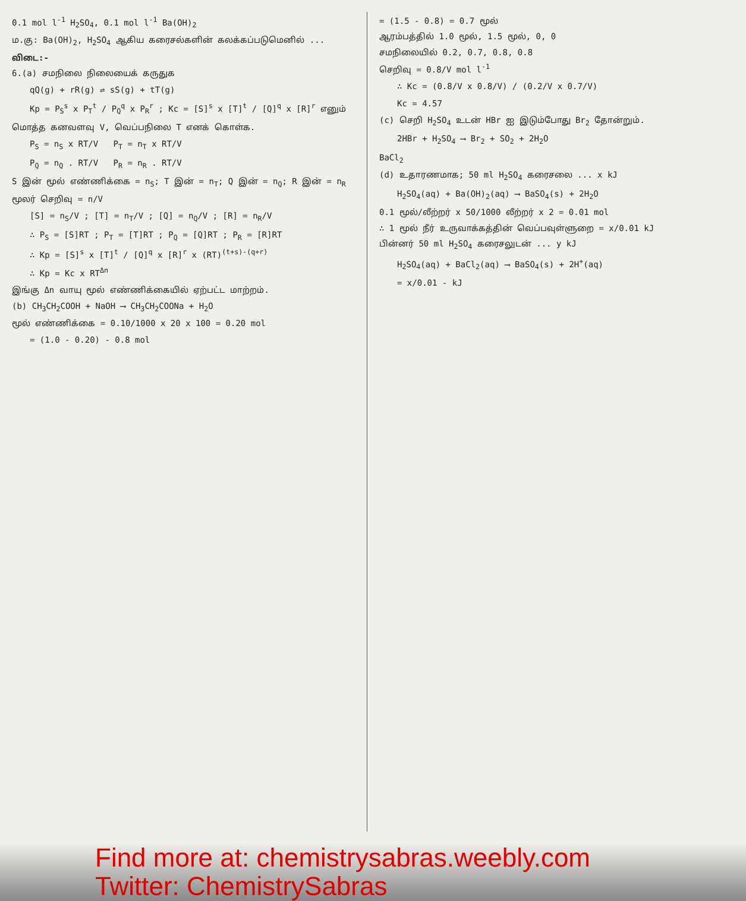0.1 mol l<sup>-1</sup> H<sub>2</sub>SO<sub>4</sub>, 0.1 mol l<sup>-1</sup> Ba(OH)<sub>2</sub>
ம.கு: Ba(OH)<sub>2</sub>, H<sub>2</sub>SO<sub>4</sub> ஆகிய கரைசல்களின் கலக்கப்படுமெனில் ...
விடை:-
6.(a) சமநிலை நிலையைக் கருதுக
qQ(g) + rR(g) ⇌ sS(g) + tT(g)
Kp = P<sub>S</sub><sup>s</sup> x P<sub>T</sub><sup>t</sup> / P<sub>Q</sub><sup>q</sup> x P<sub>R</sub><sup>r</sup> ; Kc = [S]<sup>s</sup> x [T]<sup>t</sup> / [Q]<sup>q</sup> x [R]<sup>r</sup> எனும்
மொத்த கனவளவு V, வெப்பநிலை T எனக் கொள்க.
P<sub>S</sub> = n<sub>S</sub> x RT/V P<sub>T</sub> = n<sub>T</sub> x RT/V
P<sub>Q</sub> = n<sub>Q</sub> . RT/V P<sub>R</sub> = n<sub>R</sub> . RT/V
S இன் மூல் எண்ணிக்கை = n<sub>S</sub>; T இன் = n<sub>T</sub>; Q இன் = n<sub>Q</sub>; R இன் = n<sub>R</sub>
மூலர் செறிவு = n/V
[S] = n<sub>S</sub>/V ; [T] = n<sub>T</sub>/V ; [Q] = n<sub>Q</sub>/V ; [R] = n<sub>R</sub>/V
∴ P<sub>S</sub> = [S]RT ; P<sub>T</sub> = [T]RT ; P<sub>Q</sub> = [Q]RT ; P<sub>R</sub> = [R]RT
∴ Kp = [S]<sup>s</sup> x [T]<sup>t</sup> / [Q]<sup>q</sup> x [R]<sup>r</sup> x (RT)<sup>(t+s)-(q+r)</sup>
∴ Kp = Kc x RT<sup>Δn</sup>
இங்கு Δn வாயு மூல் எண்ணிக்கையில் ஏற்பட்ட மாற்றம்.
(b) CH<sub>3</sub>CH<sub>2</sub>COOH + NaOH ⟶ CH<sub>3</sub>CH<sub>2</sub>COONa + H<sub>2</sub>O
மூல் எண்ணிக்கை = 0.10/1000 x 20 x 100 = 0.20 mol
= (1.0 - 0.20) - 0.8 mol
= (1.5 - 0.8) = 0.7 மூல்
ஆரம்பத்தில் 1.0 மூல், 1.5 மூல், 0, 0
சமநிலையில் 0.2, 0.7, 0.8, 0.8
செறிவு = 0.8/V mol l<sup>-1</sup>
∴ Kc = (0.8/V x 0.8/V) / (0.2/V x 0.7/V)
Kc = 4.57
(c) செறி H<sub>2</sub>SO<sub>4</sub> உடன் HBr ஐ இடும்போது Br<sub>2</sub> தோன்றும்.
2HBr + H<sub>2</sub>SO<sub>4</sub> ⟶ Br<sub>2</sub> + SO<sub>2</sub> + 2H<sub>2</sub>O
BaCl<sub>2</sub>
(d) உதாரணமாக; 50 ml H<sub>2</sub>SO<sub>4</sub> கரைசலை ... x kJ
H<sub>2</sub>SO<sub>4</sub>(aq) + Ba(OH)<sub>2</sub>(aq) ⟶ BaSO<sub>4</sub>(s) + 2H<sub>2</sub>O
0.1 மூல்/லீற்றர் x 50/1000 லீற்றர் x 2 = 0.01 mol
∴ 1 மூல் நீர் உருவாக்கத்தின் வெப்பவுள்ளுறை = x/0.01 kJ
பின்னர் 50 ml H<sub>2</sub>SO<sub>4</sub> கரைசலுடன் ... y kJ
H<sub>2</sub>SO<sub>4</sub>(aq) + BaCl<sub>2</sub>(aq) ⟶ BaSO<sub>4</sub>(s) + 2H<sup>+</sup>(aq)
= x/0.01 - kJ
Find more at: chemistrysabras.weebly.com
Twitter: ChemistrySabras